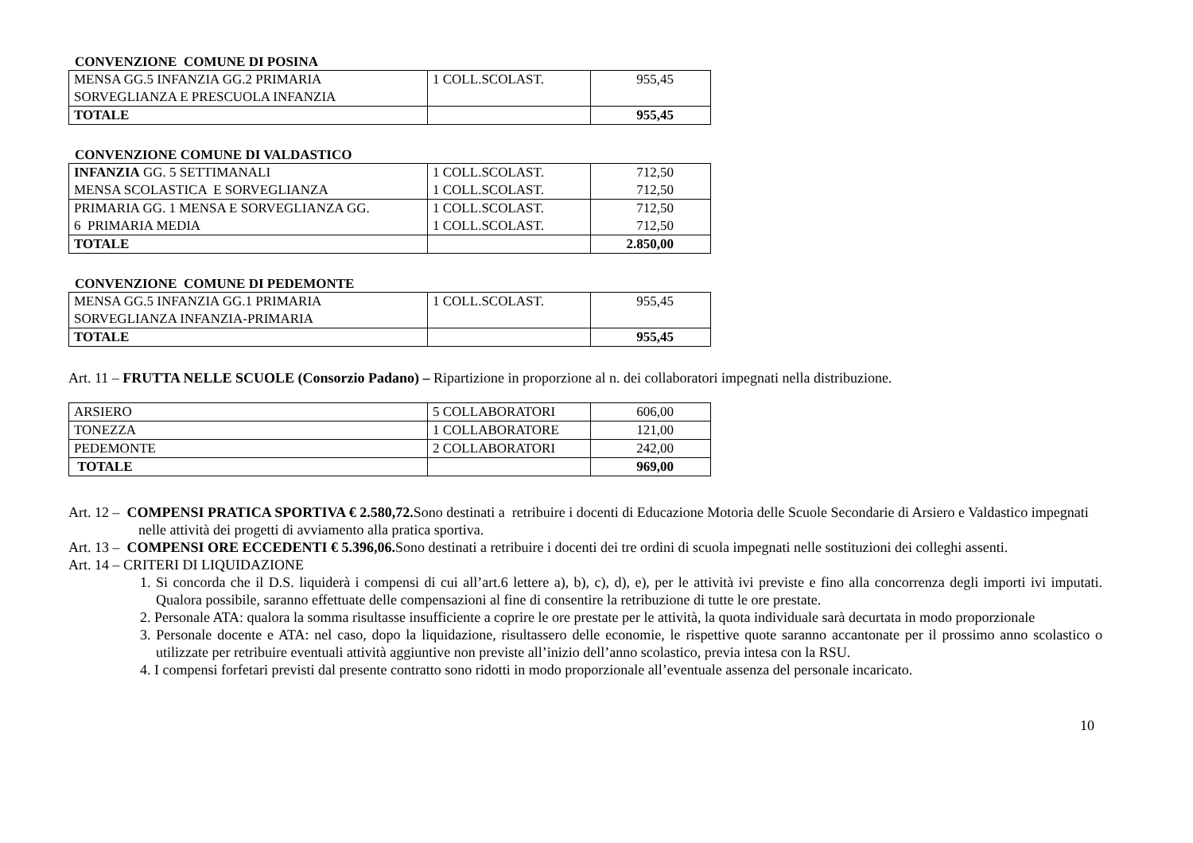CONVENZIONE COMUNE DI POSINA
| MENSA GG.5 INFANZIA GG.2 PRIMARIA SORVEGLIANZA E PRESCUOLA INFANZIA | 1 COLL.SCOLAST. | 955,45 |
| TOTALE | | 955,45 |
CONVENZIONE COMUNE DI VALDASTICO
| INFANZIA GG. 5 SETTIMANALI MENSA SCOLASTICA E SORVEGLIANZA | 1 COLL.SCOLAST. 1 COLL.SCOLAST. | 712,50 712,50 |
| PRIMARIA GG. 1 MENSA E SORVEGLIANZA GG. 6 PRIMARIA MEDIA | 1 COLL.SCOLAST. 1 COLL.SCOLAST. | 712,50 712,50 |
| TOTALE | | 2.850,00 |
CONVENZIONE COMUNE DI PEDEMONTE
| MENSA GG.5 INFANZIA GG.1 PRIMARIA SORVEGLIANZA INFANZIA-PRIMARIA | 1 COLL.SCOLAST. | 955,45 |
| TOTALE | | 955,45 |
Art. 11 – FRUTTA NELLE SCUOLE (Consorzio Padano) – Ripartizione in proporzione al n. dei collaboratori impegnati nella distribuzione.
| ARSIERO | 5 COLLABORATORI | 606,00 |
| TONEZZA | 1 COLLABORATORE | 121,00 |
| PEDEMONTE | 2 COLLABORATORI | 242,00 |
| TOTALE | | 969,00 |
Art. 12 – COMPENSI PRATICA SPORTIVA € 2.580,72. Sono destinati a retribuire i docenti di Educazione Motoria delle Scuole Secondarie di Arsiero e Valdastico impegnati nelle attività dei progetti di avviamento alla pratica sportiva.
Art. 13 – COMPENSI ORE ECCEDENTI € 5.396,06. Sono destinati a retribuire i docenti dei tre ordini di scuola impegnati nelle sostituzioni dei colleghi assenti.
Art. 14 – CRITERI DI LIQUIDAZIONE
1. Si concorda che il D.S. liquiderà i compensi di cui all’art.6 lettere a), b), c), d), e), per le attività ivi previste e fino alla concorrenza degli importi ivi imputati. Qualora possibile, saranno effettuate delle compensazioni al fine di consentire la retribuzione di tutte le ore prestate.
2. Personale ATA: qualora la somma risultasse insufficiente a coprire le ore prestate per le attività, la quota individuale sarà decurtata in modo proporzionale
3. Personale docente e ATA: nel caso, dopo la liquidazione, risultassero delle economie, le rispettive quote saranno accantonate per il prossimo anno scolastico o utilizzate per retribuire eventuali attività aggiuntive non previste all’inizio dell’anno scolastico, previa intesa con la RSU.
4. I compensi forfetari previsti dal presente contratto sono ridotti in modo proporzionale all’eventuale assenza del personale incaricato.
10